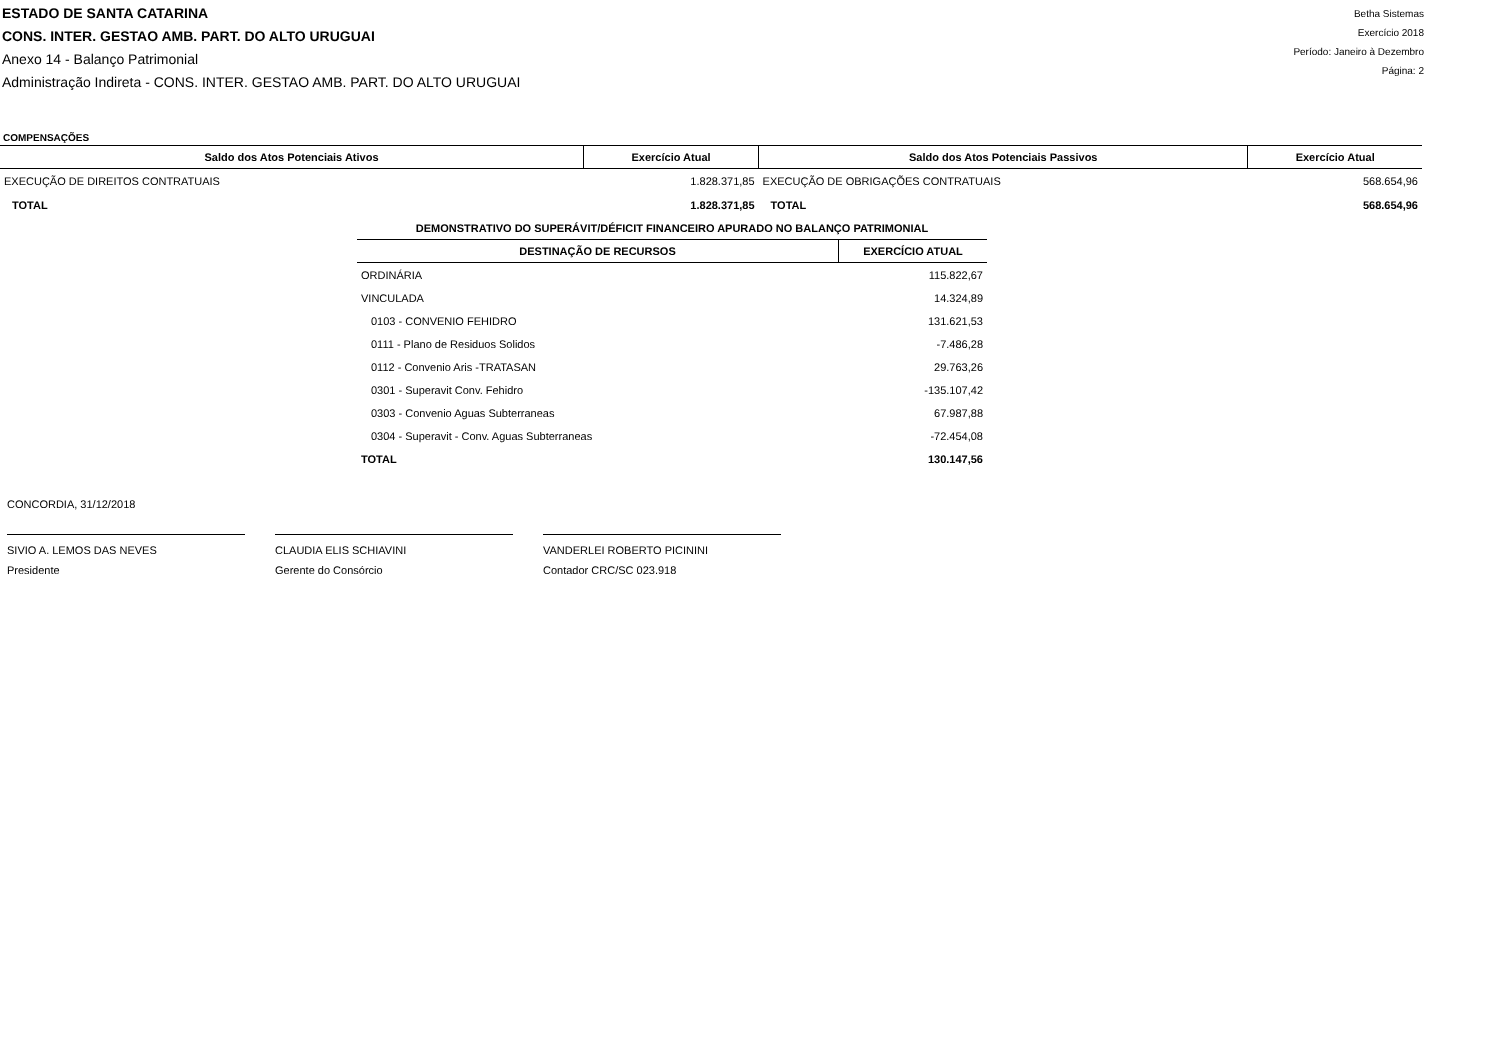ESTADO DE SANTA CATARINA
CONS. INTER. GESTAO AMB. PART. DO ALTO URUGUAI
Anexo 14 - Balanço Patrimonial
Administração Indireta - CONS. INTER. GESTAO AMB. PART. DO ALTO URUGUAI
Betha Sistemas
Exercício 2018
Período: Janeiro à Dezembro
Página: 2
COMPENSAÇÕES
| Saldo dos Atos Potenciais Ativos | Exercício Atual | Saldo dos Atos Potenciais Passivos | Exercício Atual |
| --- | --- | --- | --- |
| EXECUÇÃO DE DIREITOS CONTRATUAIS | 1.828.371,85 | EXECUÇÃO DE OBRIGAÇÕES CONTRATUAIS | 568.654,96 |
| TOTAL | 1.828.371,85 | TOTAL | 568.654,96 |
| DEMONSTRATIVO DO SUPERÁVIT/DÉFICIT FINANCEIRO APURADO NO BALANÇO PATRIMONIAL | |
| --- | --- |
| DESTINAÇÃO DE RECURSOS | EXERCÍCIO ATUAL |
| ORDINÁRIA | 115.822,67 |
| VINCULADA | 14.324,89 |
| 0103 - CONVENIO FEHIDRO | 131.621,53 |
| 0111 - Plano de Residuos Solidos | -7.486,28 |
| 0112 - Convenio Aris -TRATASAN | 29.763,26 |
| 0301 - Superavit Conv. Fehidro | -135.107,42 |
| 0303 - Convenio Aguas Subterraneas | 67.987,88 |
| 0304 - Superavit - Conv. Aguas Subterraneas | -72.454,08 |
| TOTAL | 130.147,56 |
CONCORDIA, 31/12/2018
SIVIO A. LEMOS DAS NEVES
Presidente
CLAUDIA ELIS SCHIAVINI
Gerente do Consórcio
VANDERLEI ROBERTO PICININI
Contador CRC/SC 023.918